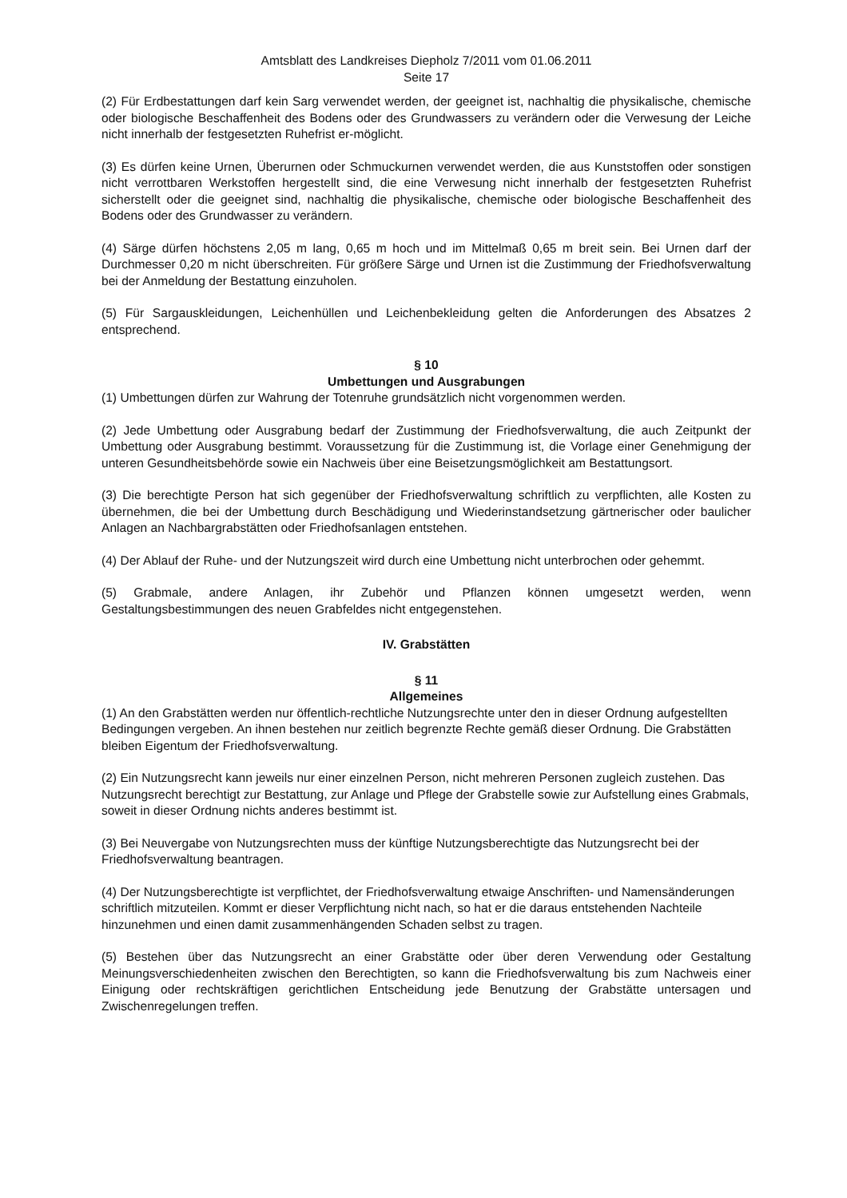Amtsblatt des Landkreises Diepholz 7/2011 vom 01.06.2011
Seite 17
(2) Für Erdbestattungen darf kein Sarg verwendet werden, der geeignet ist, nachhaltig die physikalische, chemische oder biologische Beschaffenheit des Bodens oder des Grundwassers zu verändern oder die Verwesung der Leiche nicht innerhalb der festgesetzten Ruhefrist er-möglicht.
(3) Es dürfen keine Urnen, Überurnen oder Schmuckurnen verwendet werden, die aus Kunststoffen oder sonstigen nicht verrottbaren Werkstoffen hergestellt sind, die eine Verwesung nicht innerhalb der festgesetzten Ruhefrist sicherstellt oder die geeignet sind, nachhaltig die physikalische, chemische oder biologische Beschaffenheit des Bodens oder des Grundwasser zu verändern.
(4) Särge dürfen höchstens 2,05 m lang, 0,65 m hoch und im Mittelmaß 0,65 m breit sein. Bei Urnen darf der Durchmesser 0,20 m nicht überschreiten. Für größere Särge und Urnen ist die Zustimmung der Friedhofsverwaltung bei der Anmeldung der Bestattung einzuholen.
(5) Für Sargauskleidungen, Leichenhüllen und Leichenbekleidung gelten die Anforderungen des Absatzes 2 entsprechend.
§ 10
Umbettungen und Ausgrabungen
(1) Umbettungen dürfen zur Wahrung der Totenruhe grundsätzlich nicht vorgenommen werden.
(2) Jede Umbettung oder Ausgrabung bedarf der Zustimmung der Friedhofsverwaltung, die auch Zeitpunkt der Umbettung oder Ausgrabung bestimmt. Voraussetzung für die Zustimmung ist, die Vorlage einer Genehmigung der unteren Gesundheitsbehörde sowie ein Nachweis über eine Beisetzungsmöglichkeit am Bestattungsort.
(3) Die berechtigte Person hat sich gegenüber der Friedhofsverwaltung schriftlich zu verpflichten, alle Kosten zu übernehmen, die bei der Umbettung durch Beschädigung und Wiederinstandsetzung gärtnerischer oder baulicher Anlagen an Nachbargrabstätten oder Friedhofsanlagen entstehen.
(4) Der Ablauf der Ruhe- und der Nutzungszeit wird durch eine Umbettung nicht unterbrochen oder gehemmt.
(5) Grabmale, andere Anlagen, ihr Zubehör und Pflanzen können umgesetzt werden, wenn Gestaltungsbestimmungen des neuen Grabfeldes nicht entgegenstehen.
IV. Grabstätten
§ 11
Allgemeines
(1) An den Grabstätten werden nur öffentlich-rechtliche Nutzungsrechte unter den in dieser Ordnung aufgestellten Bedingungen vergeben. An ihnen bestehen nur zeitlich begrenzte Rechte gemäß dieser Ordnung. Die Grabstätten bleiben Eigentum der Friedhofsverwaltung.
(2) Ein Nutzungsrecht kann jeweils nur einer einzelnen Person, nicht mehreren Personen zugleich zustehen. Das Nutzungsrecht berechtigt zur Bestattung, zur Anlage und Pflege der Grabstelle sowie zur Aufstellung eines Grabmals, soweit in dieser Ordnung nichts anderes bestimmt ist.
(3) Bei Neuvergabe von Nutzungsrechten muss der künftige Nutzungsberechtigte das Nutzungsrecht bei der Friedhofsverwaltung beantragen.
(4) Der Nutzungsberechtigte ist verpflichtet, der Friedhofsverwaltung etwaige Anschriften- und Namensänderungen schriftlich mitzuteilen. Kommt er dieser Verpflichtung nicht nach, so hat er die daraus entstehenden Nachteile hinzunehmen und einen damit zusammenhängenden Schaden selbst zu tragen.
(5) Bestehen über das Nutzungsrecht an einer Grabstätte oder über deren Verwendung oder Gestaltung Meinungsverschiedenheiten zwischen den Berechtigten, so kann die Friedhofsverwaltung bis zum Nachweis einer Einigung oder rechtskräftigen gerichtlichen Entscheidung jede Benutzung der Grabstätte untersagen und Zwischenregelungen treffen.